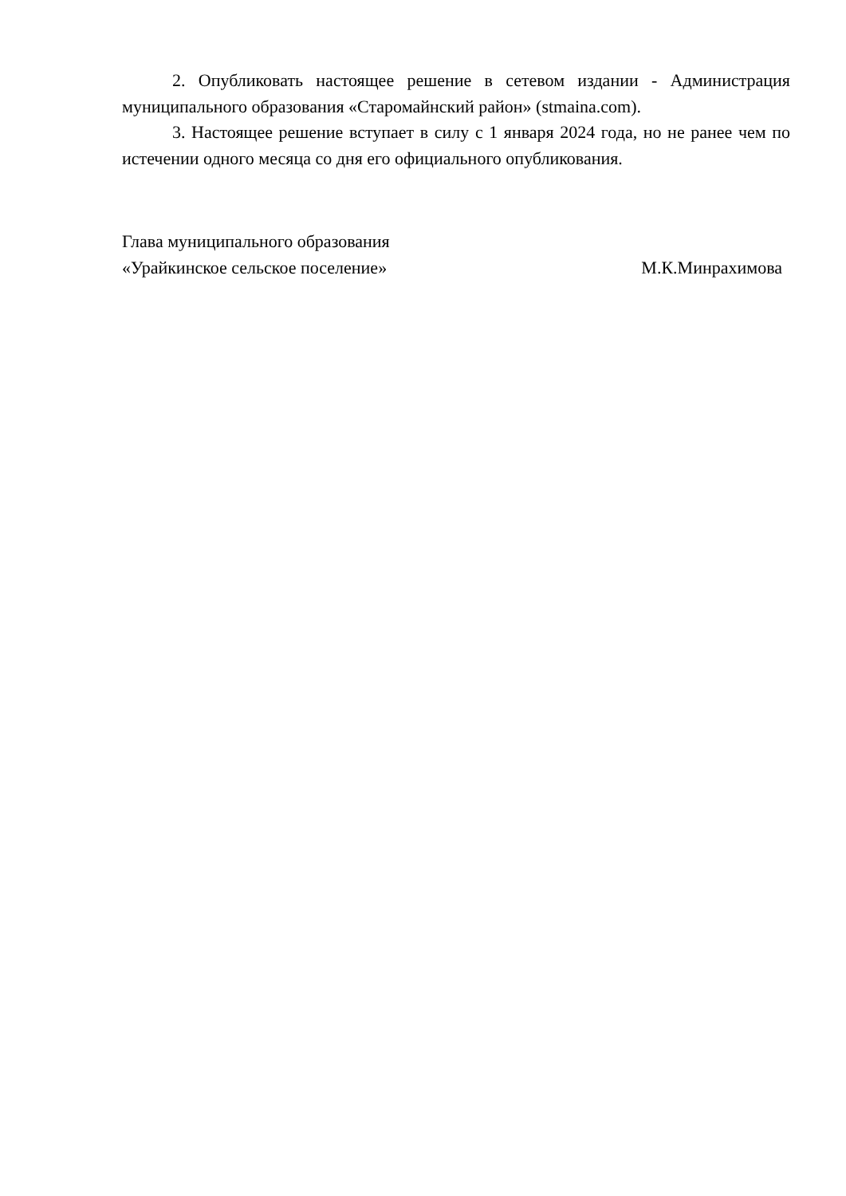2. Опубликовать настоящее решение в сетевом издании - Администрация муниципального образования «Старомайнский район» (stmaina.com).
3. Настоящее решение вступает в силу с 1 января 2024 года, но не ранее чем по истечении одного месяца со дня его официального опубликования.
Глава муниципального образования
«Урайкинское сельское поселение»
М.К.Минрахимова